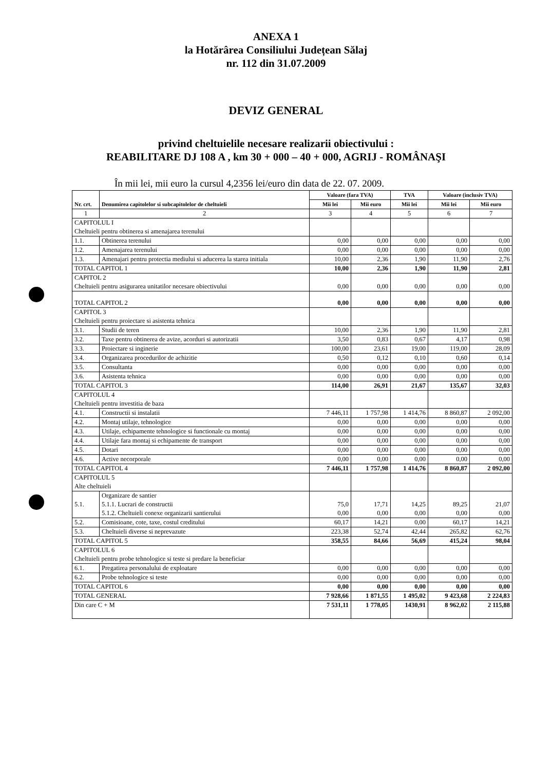ANEXA 1
la Hotărârea Consiliului Județean Sălaj
nr. 112 din 31.07.2009
DEVIZ GENERAL
privind cheltuielile necesare realizarii obiectivului :
REABILITARE DJ 108 A , km 30 + 000 – 40 + 000, AGRIJ - ROMÂNAŞI
În mii lei, mii euro la cursul 4,2356 lei/euro din data de 22. 07. 2009.
| Nr. crt. | Denumirea capitolelor si subcapitolelor de cheltuieli | Valoare (fara TVA) | | TVA | Valoare (inclusiv TVA) | |
| --- | --- | --- | --- | --- | --- | --- |
| | | Mii lei | Mii euro | Mii lei | Mii lei | Mii euro |
| 1 | 2 | 3 | 4 | 5 | 6 | 7 |
| CAPITOLUL I Cheltuieli pentru obtinerea si amenajarea terenului | | | | | | |
| 1.1. | Obtinerea terenului | 0,00 | 0,00 | 0,00 | 0,00 | 0,00 |
| 1.2. | Amenajarea terenului | 0,00 | 0,00 | 0,00 | 0,00 | 0,00 |
| 1.3. | Amenajari pentru protectia mediului si aducerea la starea initiala | 10,00 | 2,36 | 1,90 | 11,90 | 2,76 |
| TOTAL CAPITOL 1 | | 10,00 | 2,36 | 1,90 | 11,90 | 2,81 |
| CAPITOL 2 Cheltuieli pentru asigurarea unitatilor necesare obiectivului | | 0,00 | 0,00 | 0,00 | 0,00 | 0,00 |
| TOTAL CAPITOL 2 | | 0,00 | 0,00 | 0,00 | 0,00 | 0,00 |
| CAPITOL 3 Cheltuieli pentru proiectare si asistenta tehnica | | | | | | |
| 3.1. | Studii de teren | 10,00 | 2,36 | 1,90 | 11,90 | 2,81 |
| 3.2. | Taxe pentru obtinerea de avize, acorduri si autorizatii | 3,50 | 0,83 | 0,67 | 4,17 | 0,98 |
| 3.3. | Proiectare si inginerie | 100,00 | 23,61 | 19,00 | 119,00 | 28,09 |
| 3.4. | Organizarea procedurilor de achizitie | 0,50 | 0,12 | 0,10 | 0,60 | 0,14 |
| 3.5. | Consultanta | 0,00 | 0,00 | 0,00 | 0,00 | 0,00 |
| 3.6. | Asistenta tehnica | 0,00 | 0,00 | 0,00 | 0,00 | 0,00 |
| TOTAL CAPITOL 3 | | 114,00 | 26,91 | 21,67 | 135,67 | 32,03 |
| CAPITOLUL 4 Cheltuieli pentru investitia de baza | | | | | | |
| 4.1. | Constructii si instalatii | 7 446,11 | 1 757,98 | 1 414,76 | 8 860,87 | 2 092,00 |
| 4.2. | Montaj utilaje, tehnologice | 0,00 | 0,00 | 0,00 | 0,00 | 0,00 |
| 4.3. | Utilaje, echipamente tehnologice si functionale cu montaj | 0,00 | 0,00 | 0,00 | 0,00 | 0,00 |
| 4.4. | Utilaje fara montaj si echipamente de transport | 0,00 | 0,00 | 0,00 | 0,00 | 0,00 |
| 4.5. | Dotari | 0,00 | 0,00 | 0,00 | 0,00 | 0,00 |
| 4.6. | Active necorporale | 0,00 | 0,00 | 0,00 | 0,00 | 0,00 |
| TOTAL CAPITOL 4 | | 7 446,11 | 1 757,98 | 1 414,76 | 8 860,87 | 2 092,00 |
| CAPITOLUL 5 Alte cheltuieli | | | | | | |
| 5.1. | Organizare de santier 5.1.1. Lucrari de constructii 5.1.2. Cheltuieli conexe organizarii santierului | 75,0 0,00 | 17,71 0,00 | 14,25 0,00 | 89,25 0,00 | 21,07 0,00 |
| 5.2. | Comisioane, cote, taxe, costul creditului | 60,17 | 14,21 | 0,00 | 60,17 | 14,21 |
| 5.3. | Cheltuieli diverse si neprevazute | 223,38 | 52,74 | 42,44 | 265,82 | 62,76 |
| TOTAL CAPITOL 5 | | 358,55 | 84,66 | 56,69 | 415,24 | 98,04 |
| CAPITOLUL 6 Cheltuieli pentru probe tehnologice si teste si predare la beneficiar | | | | | | |
| 6.1. | Pregatirea personalului de exploatare | 0,00 | 0,00 | 0,00 | 0,00 | 0,00 |
| 6.2. | Probe tehnologice si teste | 0,00 | 0,00 | 0,00 | 0,00 | 0,00 |
| TOTAL CAPITOL 6 | | 0,00 | 0,00 | 0,00 | 0,00 | 0,00 |
| TOTAL GENERAL | | 7 928,66 | 1 871,55 | 1 495,02 | 9 423,68 | 2 224,83 |
| Din care C + M | | 7 531,11 | 1 778,05 | 1430,91 | 8 962,02 | 2 115,88 |